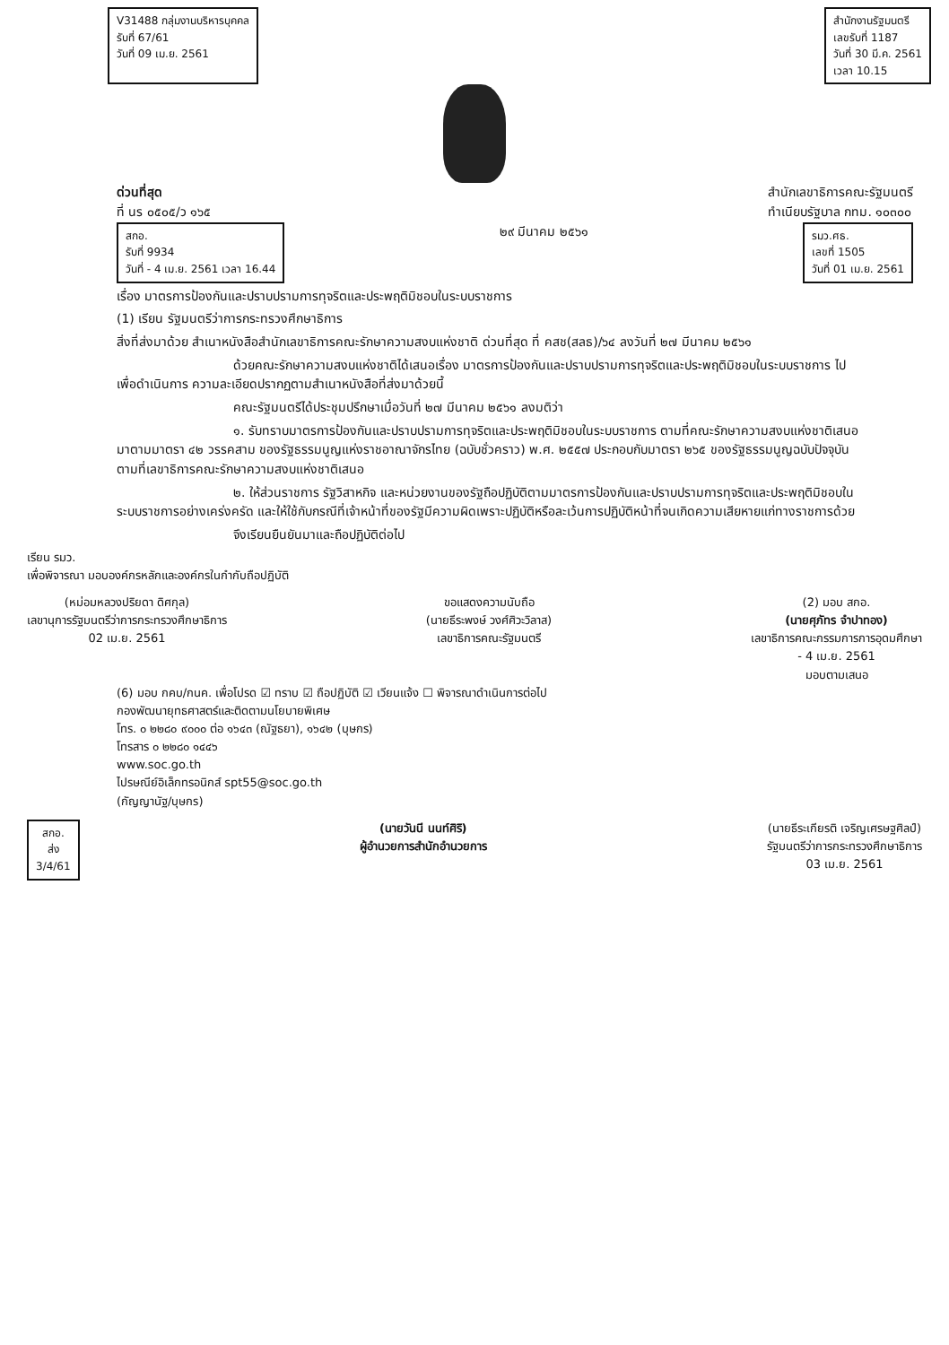V31488 กลุ่มงานบริหารบุคคล
รับที่ 67/61
วันที่ 09 เม.ย. 2561
สำนักงานรัฐมนตรี
เลขรับที่ 1187
วันที่ 30 มี.ค. 2561
เวลา 10.15
ด่วนที่สุด
ที่ นร ๐๕๐๕/ว ๑๖๕
สำนักเลขาธิการคณะรัฐมนตรี
ทำเนียบรัฐบาล กทม. ๑๐๓๐๐
สกอ.
รับที่ 9934
วันที่ - 4 เม.ย. 2561 เวลา 16.44
๒๙ มีนาคม ๒๕๖๑
รมว.ศธ.
เลขที่ 1505
วันที่ 01 เม.ย. 2561
เรื่อง มาตรการป้องกันและปราบปรามการทุจริตและประพฤติมิชอบในระบบราชการ
(1) เรียน รัฐมนตรีว่าการกระทรวงศึกษาธิการ
สิ่งที่ส่งมาด้วย สำเนาหนังสือสำนักเลขาธิการคณะรักษาความสงบแห่งชาติ ด่วนที่สุด ที่ คสช(สลธ)/๖๔ ลงวันที่ ๒๗ มีนาคม ๒๕๖๑
ด้วยคณะรักษาความสงบแห่งชาติได้เสนอเรื่อง มาตรการป้องกันและปราบปรามการทุจริตและประพฤติมิชอบในระบบราชการ ไปเพื่อดำเนินการ ความละเอียดปรากฏตามสำเนาหนังสือที่ส่งมาด้วยนี้
คณะรัฐมนตรีได้ประชุมปรึกษาเมื่อวันที่ ๒๗ มีนาคม ๒๕๖๑ ลงมติว่า
๑. รับทราบมาตรการป้องกันและปราบปรามการทุจริตและประพฤติมิชอบในระบบราชการ ตามที่คณะรักษาความสงบแห่งชาติเสนอมาตามมาตรา ๔๒ วรรคสาม ของรัฐธรรมนูญแห่งราชอาณาจักรไทย (ฉบับชั่วคราว) พ.ศ. ๒๕๕๗ ประกอบกับมาตรา ๒๖๕ ของรัฐธรรมนูญฉบับปัจจุบัน ตามที่เลขาธิการคณะรักษาความสงบแห่งชาติเสนอ
๒. ให้ส่วนราชการ รัฐวิสาหกิจ และหน่วยงานของรัฐถือปฏิบัติตามมาตรการป้องกันและปราบปรามการทุจริตและประพฤติมิชอบในระบบราชการอย่างเคร่งครัด และให้ใช้กับกรณีที่เจ้าหน้าที่ของรัฐมีความผิดเพราะปฏิบัติหรือละเว้นการปฏิบัติหน้าที่จนเกิดความเสียหายแก่ทางราชการด้วย
จึงเรียนยืนยันมาและถือปฏิบัติต่อไป
เรียน รมว.
เพื่อพิจารณา มอบองค์กรหลักและองค์กรในกำกับถือปฏิบัติ
(หม่อมหลวงปริยดา ดิศกุล)
เลขานุการรัฐมนตรีว่าการกระทรวงศึกษาธิการ
02 เม.ย. 2561
ขอแสดงความนับถือ
(นายธีระพงษ์ วงศ์ศิวะวิลาส)
เลขาธิการคณะรัฐมนตรี
(2) มอบ สกอ.
(นายศุภัทร จำปาทอง)
เลขาธิการคณะกรรมการการอุดมศึกษา
- 4 เม.ย. 2561
มอบตามเสนอ
(6) มอบ กคบ/กนค. เพื่อโปรด ☑ ทราบ ☑ ถือปฏิบัติ ☑ เวียนแจ้ง ☐ พิจารณาดำเนินการต่อไป
กองพัฒนายุทธศาสตร์และติดตามนโยบายพิเศษ
โทร. ๐ ๒๒๘๐ ๙๐๐๐ ต่อ ๑๖๔๓ (ณัฐธยา), ๑๖๔๒ (บุษกร)
โทรสาร ๐ ๒๒๘๐ ๑๔๔๖
www.soc.go.th
ไปรษณีย์อิเล็กทรอนิกส์ spt55@soc.go.th
(กัญญานัฐ/บุษกร)
สกอ.
ส่ง
3/4/61
(นายวันนี นนท์ศิริ)
ผู้อำนวยการสำนักอำนวยการ
(นายธีระเกียรติ เจริญเศรษฐศิลป์)
รัฐมนตรีว่าการกระทรวงศึกษาธิการ
03 เม.ย. 2561